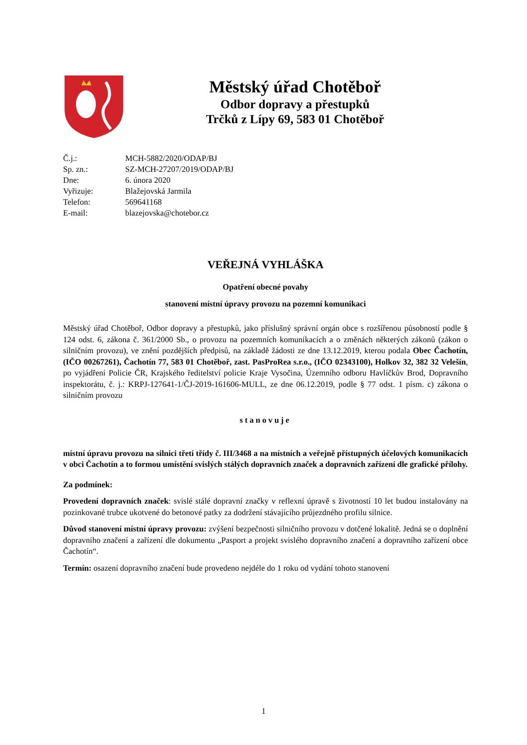Městský úřad Chotěboř
Odbor dopravy a přestupků
Trčků z Lípy 69, 583 01 Chotěboř
| Č.j.: | MCH-5882/2020/ODAP/BJ |
| Sp. zn.: | SZ-MCH-27207/2019/ODAP/BJ |
| Dne: | 6. února 2020 |
| Vyřizuje: | Blažejovská Jarmila |
| Telefon: | 569641168 |
| E-mail: | blazejovska@chotebor.cz |
VEŘEJNÁ VYHLÁŠKA
Opatření obecné povahy
stanovení místní úpravy provozu na pozemní komunikaci
Městský úřad Chotěboř, Odbor dopravy a přestupků, jako příslušný správní orgán obce s rozšířenou působností podle § 124 odst. 6, zákona č. 361/2000 Sb., o provozu na pozemních komunikacích a o změnách některých zákonů (zákon o silničním provozu), ve znění pozdějších předpisů, na základě žádosti ze dne 13.12.2019, kterou podala Obec Čachotín, (IČO 00267261), Čachotín 77, 583 01 Chotěboř, zast. PasProRea s.r.o., (IČO 02343100), Holkov 32, 382 32 Velešín, po vyjádření Policie ČR, Krajského ředitelství policie Kraje Vysočina, Územního odboru Havlíčkův Brod, Dopravního inspektorátu, č. j.: KRPJ-127641-1/ČJ-2019-161606-MULL, ze dne 06.12.2019, podle § 77 odst. 1 písm. c) zákona o silničním provozu
stanovuje
místní úpravu provozu na silnici třetí třídy č. III/3468 a na místních a veřejně přístupných účelových komunikacích v obci Čachotín a to formou umístění svislých stálých dopravních značek a dopravních zařízení dle grafické přílohy.
Za podmínek:
Provedení dopravních značek: svislé stálé dopravní značky v reflexní úpravě s životností 10 let budou instalovány na pozinkované trubce ukotvené do betonové patky za dodržení stávajícího průjezdného profilu silnice.
Důvod stanovení místní úpravy provozu: zvýšení bezpečnosti silničního provozu v dotčené lokalitě. Jedná se o doplnění dopravního značení a zařízení dle dokumentu „Pasport a projekt svislého dopravního značení a dopravního zařízení obce Čachotín“.
Termín: osazení dopravního značení bude provedeno nejdéle do 1 roku od vydání tohoto stanovení
1